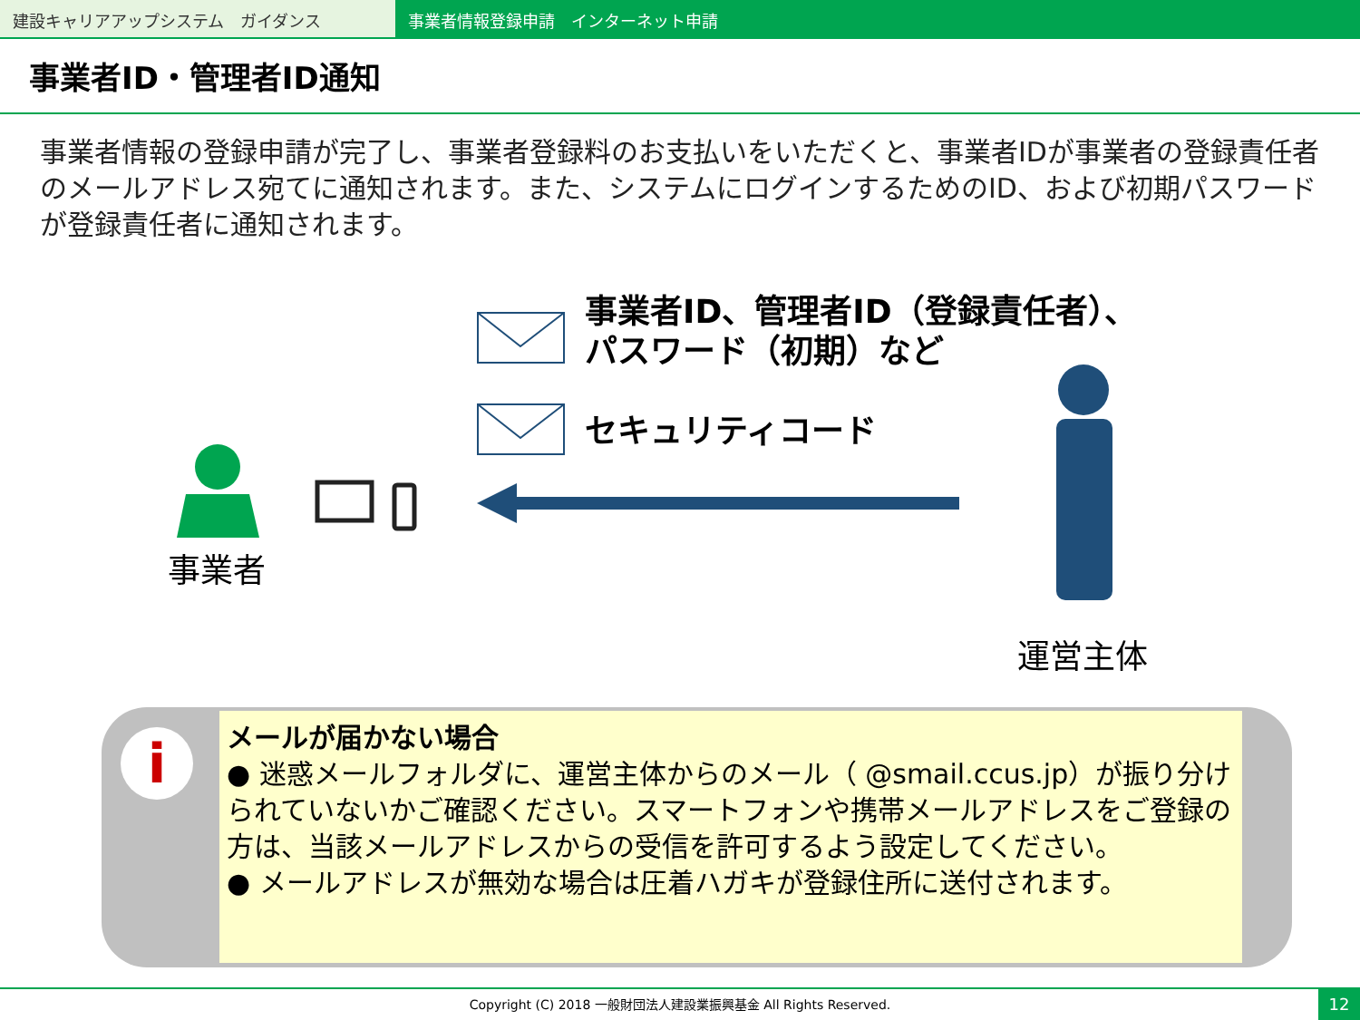建設キャリアアップシステム　ガイダンス 事業者情報登録申請　インターネット申請
事業者ID・管理者ID通知
事業者情報の登録申請が完了し、事業者登録料のお支払いをいただくと、事業者IDが事業者の登録責任者のメールアドレス宛てに通知されます。また、システムにログインするためのID、および初期パスワードが登録責任者に通知されます。
事業者ID、管理者ID（登録責任者）、
パスワード（初期）など
セキュリティコード
事業者
運営主体
i
メールが届かない場合
● 迷惑メールフォルダに、運営主体からのメール（ @smail.ccus.jp）が振り分けられていないかご確認ください。スマートフォンや携帯メールアドレスをご登録の方は、当該メールアドレスからの受信を許可するよう設定してください。
● メールアドレスが無効な場合は圧着ハガキが登録住所に送付されます。
Copyright (C) 2018 一般財団法人建設業振興基金 All Rights Reserved.
12